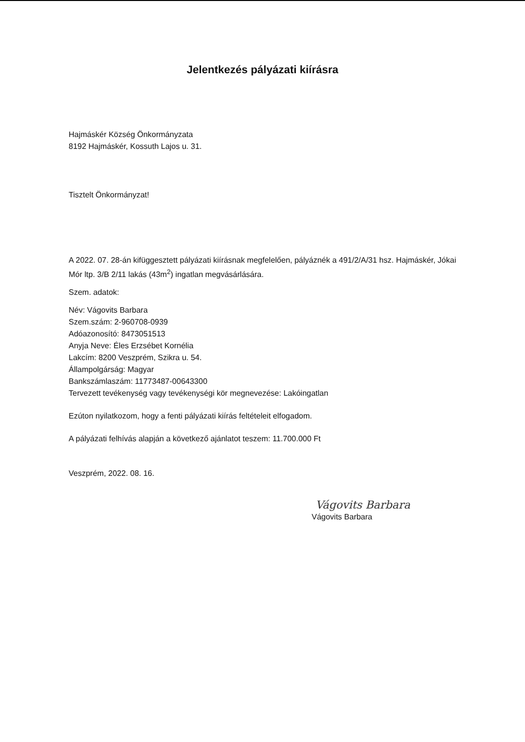Jelentkezés pályázati kiírásra
Hajmáskér Község Önkormányzata
8192 Hajmáskér, Kossuth Lajos u. 31.
Tisztelt Önkormányzat!
A 2022. 07. 28-án kifüggesztett pályázati kiírásnak megfelelően, pályáznék a 491/2/A/31 hsz. Hajmáskér, Jókai Mór ltp. 3/B 2/11 lakás (43m<sup>2</sup>) ingatlan megvásárlására.
Szem. adatok:
Név: Vágovits Barbara
Szem.szám: 2-960708-0939
Adóazonosító: 8473051513
Anyja Neve: Éles Erzsébet Kornélia
Lakcím: 8200 Veszprém, Szikra u. 54.
Állampolgárság: Magyar
Bankszámlaszám: 11773487-00643300
Tervezett tevékenység vagy tevékenységi kör megnevezése: Lakóingatlan
Ezúton nyilatkozom, hogy a fenti pályázati kiírás feltételeit elfogadom.
A pályázati felhívás alapján a következő ajánlatot teszem: 11.700.000 Ft
Veszprém, 2022. 08. 16.
Vágovits Barbara
Vágovits Barbara